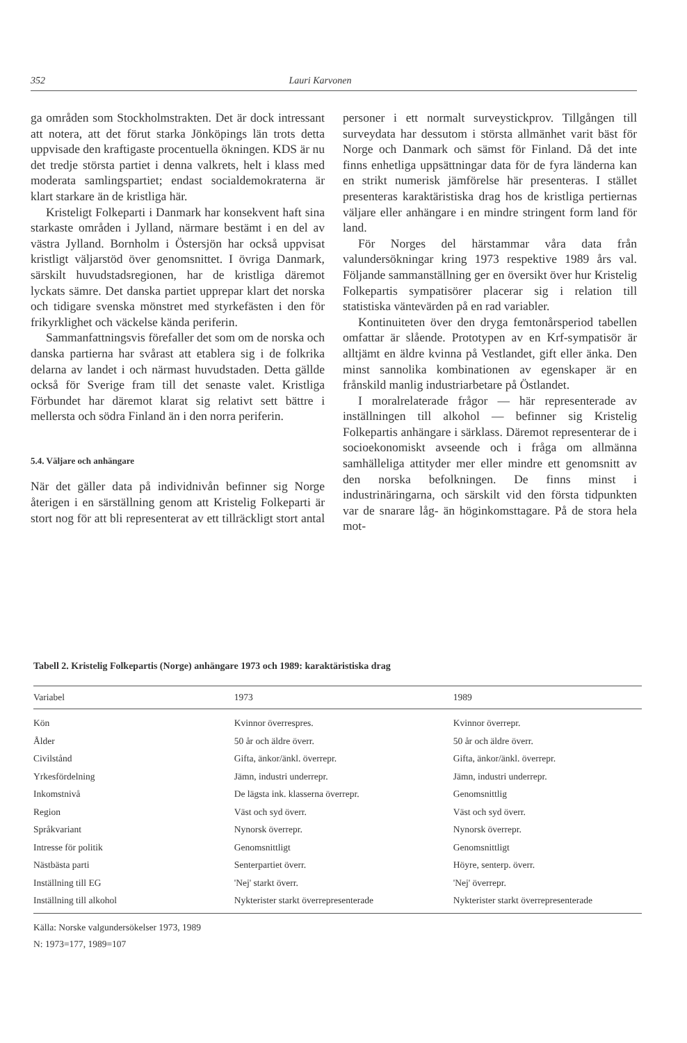352 Lauri Karvonen
ga områden som Stockholmstrakten. Det är dock intressant att notera, att det förut starka Jönköpings län trots detta uppvisade den kraftigaste procentuella ökningen. KDS är nu det tredje största partiet i denna valkrets, helt i klass med moderata samlingspartiet; endast socialdemokraterna är klart starkare än de kristliga här.
Kristeligt Folkeparti i Danmark har konsekvent haft sina starkaste områden i Jylland, närmare bestämt i en del av västra Jylland. Bornholm i Östersjön har också uppvisat kristligt väljarstöd över genomsnittet. I övriga Danmark, särskilt huvudstadsregionen, har de kristliga däremot lyckats sämre. Det danska partiet upprepar klart det norska och tidigare svenska mönstret med styrkefästen i den för frikyrklighet och väckelse kända periferin.
Sammanfattningsvis förefaller det som om de norska och danska partierna har svårast att etablera sig i de folkrika delarna av landet i och närmast huvudstaden. Detta gällde också för Sverige fram till det senaste valet. Kristliga Förbundet har däremot klarat sig relativt sett bättre i mellersta och södra Finland än i den norra periferin.
5.4. Väljare och anhängare
När det gäller data på individnivån befinner sig Norge återigen i en särställning genom att Kristelig Folkeparti är stort nog för att bli representerat av ett tillräckligt stort antal personer i ett normalt surveystickprov. Tillgången till surveydata har dessutom i största allmänhet varit bäst för Norge och Danmark och sämst för Finland. Då det inte finns enhetliga uppsättningar data för de fyra länderna kan en strikt numerisk jämförelse här presenteras. I stället presenteras karaktäristiska drag hos de kristliga pertiernas väljare eller anhängare i en mindre stringent form land för land.
För Norges del härstammar våra data från valundersökningar kring 1973 respektive 1989 års val. Följande sammanställning ger en översikt över hur Kristelig Folkepartis sympatisörer placerar sig i relation till statistiska väntevärden på en rad variabler.
Kontinuiteten över den dryga femtonårsperiod tabellen omfattar är slående. Prototypen av en Krf-sympatisör är alltjämt en äldre kvinna på Vestlandet, gift eller änka. Den minst sannolika kombinationen av egenskaper är en frånskild manlig industriarbetare på Östlandet.
I moralrelaterade frågor — här representerade av inställningen till alkohol — befinner sig Kristelig Folkepartis anhängare i särklass. Däremot representerar de i socioekonomiskt avseende och i fråga om allmänna samhälleliga attityder mer eller mindre ett genomsnitt av den norska befolkningen. De finns minst i industrinäringarna, och särskilt vid den första tidpunkten var de snarare låg- än höginkomsttagare. På de stora hela mot-
Tabell 2. Kristelig Folkepartis (Norge) anhängare 1973 och 1989: karaktäristiska drag
| Variabel | 1973 | 1989 |
| --- | --- | --- |
| Kön | Kvinnor överrespres. | Kvinnor överrepr. |
| Ålder | 50 år och äldre överr. | 50 år och äldre överr. |
| Civilstånd | Gifta, änkor/änkl. överrepr. | Gifta, änkor/änkl. överrepr. |
| Yrkesfördelning | Jämn, industri underrepr. | Jämn, industri underrepr. |
| Inkomstnivå | De lägsta ink. klasserna överrepr. | Genomsnittlig |
| Region | Väst och syd överr. | Väst och syd överr. |
| Språkvariant | Nynorsk överrepr. | Nynorsk överrepr. |
| Intresse för politik | Genomsnittligt | Genomsnittligt |
| Nästbästa parti | Senterpartiet överr. | Höyre, senterp. överr. |
| Inställning till EG | 'Nej' starkt överr. | 'Nej' överrepr. |
| Inställning till alkohol | Nykterister starkt överrepresenterade | Nykterister starkt överrepresenterade |
Källa: Norske valgundersökelser 1973, 1989
N: 1973=177, 1989=107